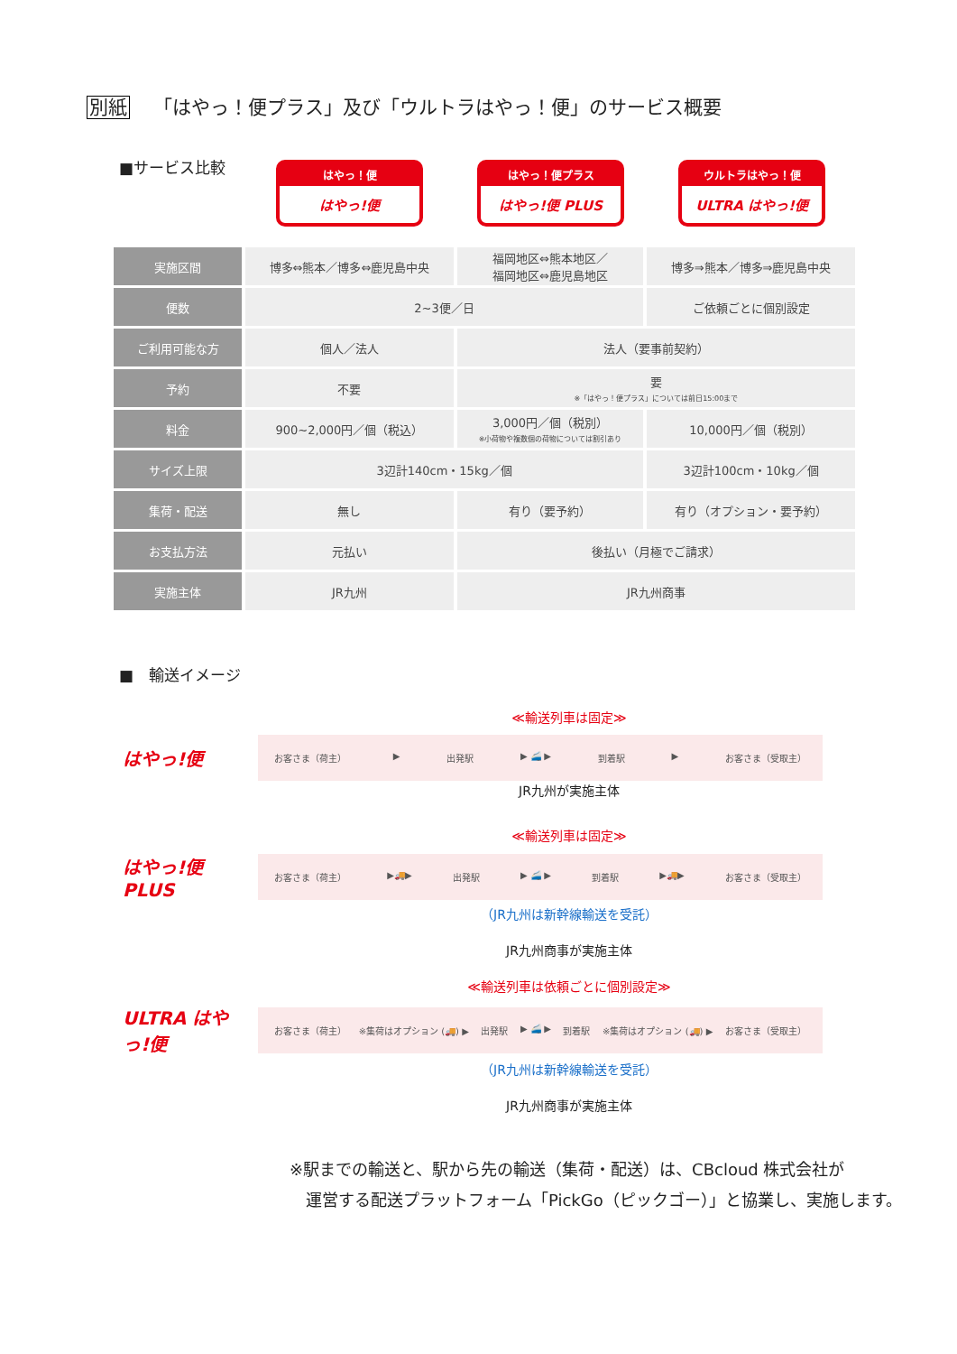別紙 「はやっ！便プラス」及び「ウルトラはやっ！便」のサービス概要
■サービス比較
はやっ！便
はやっ!便
はやっ！便プラス
はやっ!便 PLUS
ウルトラはやっ！便
ULTRA はやっ!便
| 実施区間 | 博多⇔熊本／博多⇔鹿児島中央 | 福岡地区⇔熊本地区／ 福岡地区⇔鹿児島地区 | 博多⇒熊本／博多⇒鹿児島中央 |
| 便数 | 2~3便／日 | | ご依頼ごとに個別設定 |
| ご利用可能な方 | 個人／法人 | 法人（要事前契約） | |
| 予約 | 不要 | 要 ※「はやっ！便プラス」については前日15:00まで | |
| 料金 | 900~2,000円／個（税込） | 3,000円／個（税別） ※小荷物や複数個の荷物については割引あり | 10,000円／個（税別） |
| サイズ上限 | 3辺計140cm・15kg／個 | | 3辺計100cm・10kg／個 |
| 集荷・配送 | 無し | 有り（要予約） | 有り（オプション・要予約） |
| お支払方法 | 元払い | 後払い（月極でご請求） | |
| 実施主体 | JR九州 | JR九州商事 | |
■　輸送イメージ
≪輸送列車は固定≫
はやっ!便
お客さま（荷主） ▶ 出発駅 ▶ 🚄 ▶ 到着駅 ▶ お客さま（受取主）
JR九州が実施主体
≪輸送列車は固定≫
はやっ!便 PLUS
お客さま（荷主） ▶🚚▶ 出発駅 ▶ 🚄 ▶ 到着駅 ▶🚚▶ お客さま（受取主）
（JR九州は新幹線輸送を受託）
JR九州商事が実施主体
≪輸送列車は依頼ごとに個別設定≫
ULTRA はやっ!便
お客さま（荷主） ※集荷はオプション (🚚) ▶ 出発駅 ▶ 🚄 ▶ 到着駅 ※集荷はオプション (🚚) ▶ お客さま（受取主）
（JR九州は新幹線輸送を受託）
JR九州商事が実施主体
※駅までの輸送と、駅から先の輸送（集荷・配送）は、CBcloud 株式会社が
　運営する配送プラットフォーム「PickGo（ピックゴー）」と協業し、実施します。